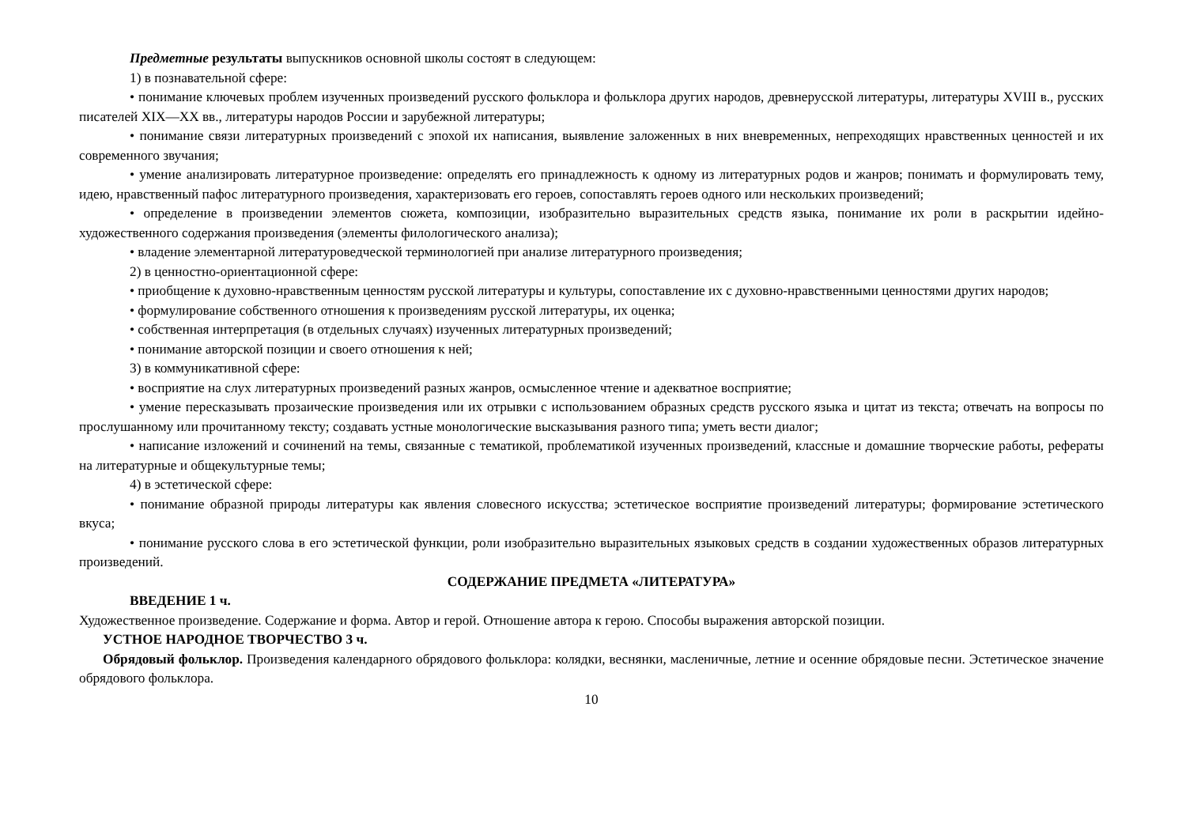Предметные результаты выпускников основной школы состоят в следующем:
1) в познавательной сфере:
• понимание ключевых проблем изученных произведений русского фольклора и фольклора других народов, древнерусской литературы, литературы XVIII в., русских писателей XIX—XX вв., литературы народов России и зарубежной литературы;
• понимание связи литературных произведений с эпохой их написания, выявление заложенных в них вневременных, непреходящих нравственных ценностей и их современного звучания;
• умение анализировать литературное произведение: определять его принадлежность к одному из литературных родов и жанров; понимать и формулировать тему, идею, нравственный пафос литературного произведения, характеризовать его героев, сопоставлять героев одного или нескольких произведений;
• определение в произведении элементов сюжета, композиции, изобразительно выразительных средств языка, понимание их роли в раскрытии идейно-художественного содержания произведения (элементы филологического анализа);
• владение элементарной литературоведческой терминологией при анализе литературного произведения;
2) в ценностно-ориентационной сфере:
• приобщение к духовно-нравственным ценностям русской литературы и культуры, сопоставление их с духовно-нравственными ценностями других народов;
• формулирование собственного отношения к произведениям русской литературы, их оценка;
• собственная интерпретация (в отдельных случаях) изученных литературных произведений;
• понимание авторской позиции и своего отношения к ней;
3) в коммуникативной сфере:
• восприятие на слух литературных произведений разных жанров, осмысленное чтение и адекватное восприятие;
• умение пересказывать прозаические произведения или их отрывки с использованием образных средств русского языка и цитат из текста; отвечать на вопросы по прослушанному или прочитанному тексту; создавать устные монологические высказывания разного типа; уметь вести диалог;
• написание изложений и сочинений на темы, связанные с тематикой, проблематикой изученных произведений, классные и домашние творческие работы, рефераты на литературные и общекультурные темы;
4) в эстетической сфере:
• понимание образной природы литературы как явления словесного искусства; эстетическое восприятие произведений литературы; формирование эстетического вкуса;
• понимание русского слова в его эстетической функции, роли изобразительно выразительных языковых средств в создании художественных образов литературных произведений.
СОДЕРЖАНИЕ ПРЕДМЕТА «ЛИТЕРАТУРА»
ВВЕДЕНИЕ 1 ч.
Художественное произведение. Содержание и форма. Автор и герой. Отношение автора к герою. Способы выражения авторской позиции.
УСТНОЕ НАРОДНОЕ ТВОРЧЕСТВО 3 ч.
Обрядовый фольклор. Произведения календарного обрядового фольклора: колядки, веснянки, масленичные, летние и осенние обрядовые песни. Эстетическое значение обрядового фольклора.
10